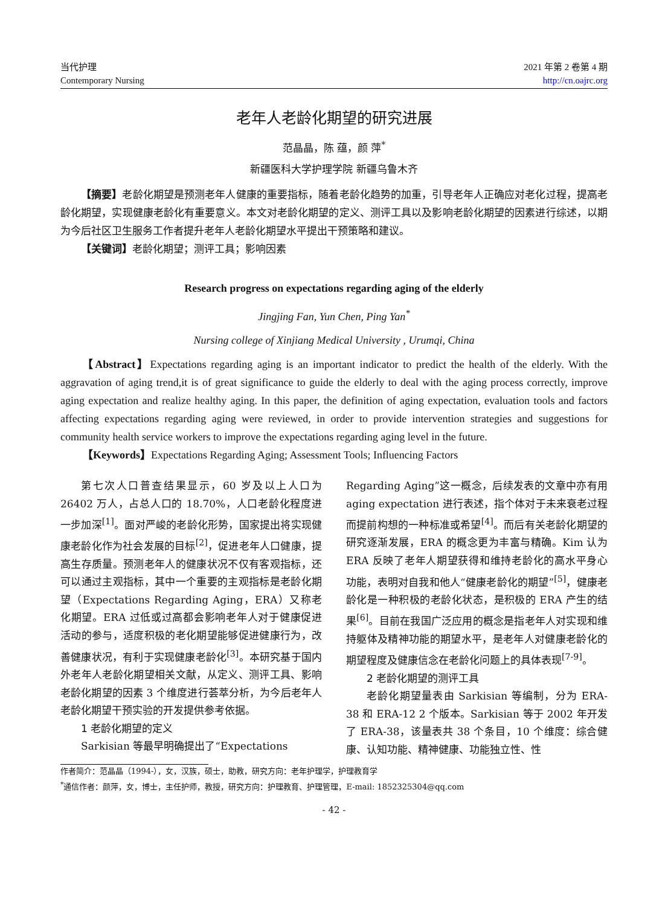当代护理
Contemporary Nursing
2021 年第 2 卷第 4 期
http://cn.oajrc.org
老年人老龄化期望的研究进展
范晶晶，陈 蕴，颜 萍<sup>*</sup>
新疆医科大学护理学院 新疆乌鲁木齐
【摘要】老龄化期望是预测老年人健康的重要指标，随着老龄化趋势的加重，引导老年人正确应对老化过程，提高老龄化期望，实现健康老龄化有重要意义。本文对老龄化期望的定义、测评工具以及影响老龄化期望的因素进行综述，以期为今后社区卫生服务工作者提升老年人老龄化期望水平提出干预策略和建议。
【关键词】老龄化期望；测评工具；影响因素
Research progress on expectations regarding aging of the elderly
Jingjing Fan, Yun Chen, Ping Yan<sup>*</sup>
Nursing college of Xinjiang Medical University , Urumqi, China
【Abstract】Expectations regarding aging is an important indicator to predict the health of the elderly. With the aggravation of aging trend,it is of great significance to guide the elderly to deal with the aging process correctly, improve aging expectation and realize healthy aging. In this paper, the definition of aging expectation, evaluation tools and factors affecting expectations regarding aging were reviewed, in order to provide intervention strategies and suggestions for community health service workers to improve the expectations regarding aging level in the future.
【Keywords】Expectations Regarding Aging; Assessment Tools; Influencing Factors
第七次人口普查结果显示，60 岁及以上人口为 26402 万人，占总人口的 18.70%，人口老龄化程度进一步加深<sup>[1]</sup>。面对严峻的老龄化形势，国家提出将实现健康老龄化作为社会发展的目标<sup>[2]</sup>，促进老年人口健康，提高生存质量。预测老年人的健康状况不仅有客观指标，还可以通过主观指标，其中一个重要的主观指标是老龄化期望（Expectations Regarding Aging，ERA）又称老化期望。ERA 过低或过高都会影响老年人对于健康促进活动的参与，适度积极的老化期望能够促进健康行为，改善健康状况，有利于实现健康老龄化<sup>[3]</sup>。本研究基于国内外老年人老龄化期望相关文献，从定义、测评工具、影响老龄化期望的因素 3 个维度进行荟萃分析，为今后老年人老龄化期望干预实验的开发提供参考依据。
1 老龄化期望的定义
Sarkisian 等最早明确提出了“Expectations
Regarding Aging”这一概念，后续发表的文章中亦有用 aging expectation 进行表述，指个体对于未来衰老过程而提前构想的一种标准或希望<sup>[4]</sup>。而后有关老龄化期望的研究逐渐发展，ERA 的概念更为丰富与精确。Kim 认为 ERA 反映了老年人期望获得和维持老龄化的高水平身心功能，表明对自我和他人“健康老龄化的期望”<sup>[5]</sup>，健康老龄化是一种积极的老龄化状态，是积极的 ERA 产生的结果<sup>[6]</sup>。目前在我国广泛应用的概念是指老年人对实现和维持躯体及精神功能的期望水平，是老年人对健康老龄化的期望程度及健康信念在老龄化问题上的具体表现<sup>[7-9]</sup>。
2 老龄化期望的测评工具
老龄化期望量表由 Sarkisian 等编制，分为 ERA-38 和 ERA-12 2 个版本。Sarkisian 等于 2002 年开发了 ERA-38，该量表共 38 个条目，10 个维度：综合健康、认知功能、精神健康、功能独立性、性
作者简介：范晶晶（1994-），女，汉族，硕士，助教，研究方向：老年护理学，护理教育学
<sup>*</sup> 通信作者：颜萍，女，博士，主任护师，教授，研究方向：护理教育、护理管理，E-mail: 1852325304@qq.com
- 42 -